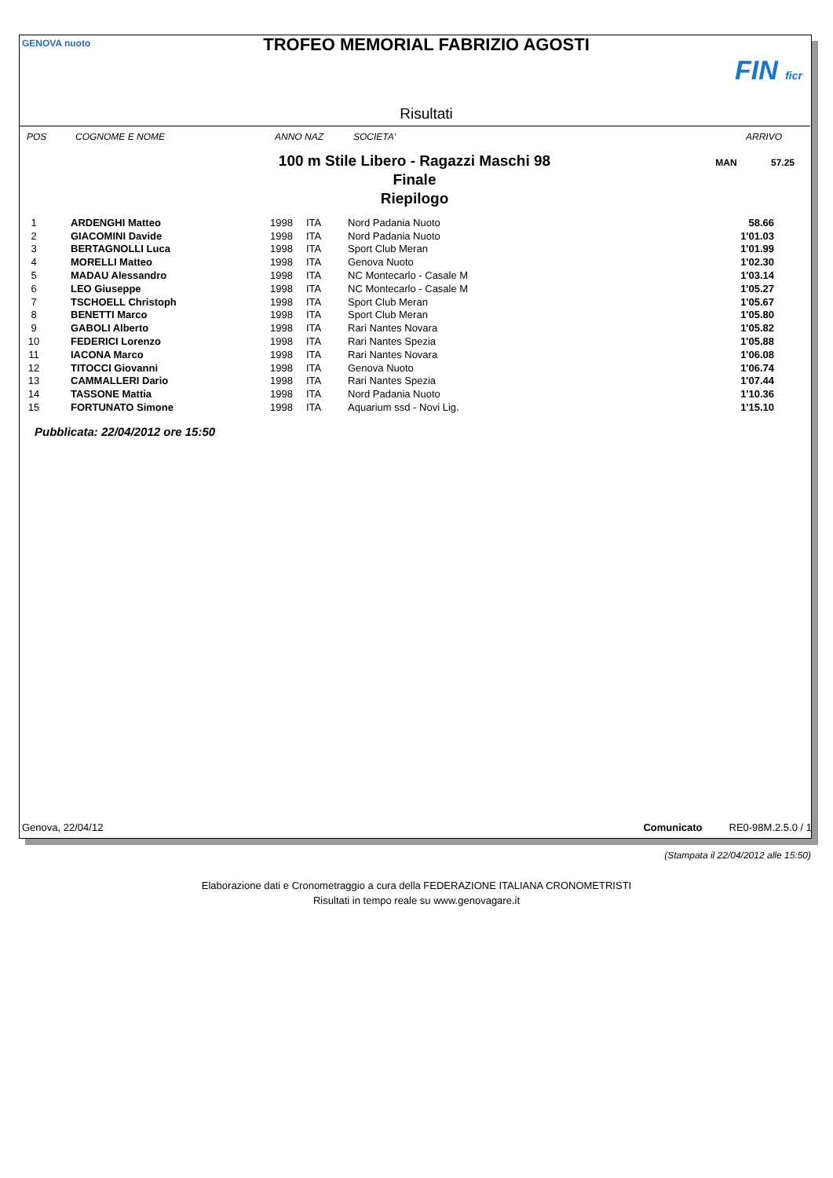TROFEO MEMORIAL FABRIZIO AGOSTI
GENOVA nuoto
FIN ficr
Risultati
POS COGNOME E NOME ANNO NAZ SOCIETA' ARRIVO
100 m Stile Libero - Ragazzi Maschi 98
Finale
Riepilogo
MAN 57.25
| 1 | ARDENGHI Matteo | 1998 | ITA | Nord Padania Nuoto | 58.66 |
| 2 | GIACOMINI Davide | 1998 | ITA | Nord Padania Nuoto | 1'01.03 |
| 3 | BERTAGNOLLI Luca | 1998 | ITA | Sport Club Meran | 1'01.99 |
| 4 | MORELLI Matteo | 1998 | ITA | Genova Nuoto | 1'02.30 |
| 5 | MADAU Alessandro | 1998 | ITA | NC Montecarlo - Casale M | 1'03.14 |
| 6 | LEO Giuseppe | 1998 | ITA | NC Montecarlo - Casale M | 1'05.27 |
| 7 | TSCHOELL Christoph | 1998 | ITA | Sport Club Meran | 1'05.67 |
| 8 | BENETTI Marco | 1998 | ITA | Sport Club Meran | 1'05.80 |
| 9 | GABOLI Alberto | 1998 | ITA | Rari Nantes Novara | 1'05.82 |
| 10 | FEDERICI Lorenzo | 1998 | ITA | Rari Nantes Spezia | 1'05.88 |
| 11 | IACONA Marco | 1998 | ITA | Rari Nantes Novara | 1'06.08 |
| 12 | TITOCCI Giovanni | 1998 | ITA | Genova Nuoto | 1'06.74 |
| 13 | CAMMALLERI Dario | 1998 | ITA | Rari Nantes Spezia | 1'07.44 |
| 14 | TASSONE Mattia | 1998 | ITA | Nord Padania Nuoto | 1'10.36 |
| 15 | FORTUNATO Simone | 1998 | ITA | Aquarium ssd - Novi Lig. | 1'15.10 |
Pubblicata: 22/04/2012 ore 15:50
Genova, 22/04/12 Comunicato RE0-98M.2.5.0 / 1
(Stampata il 22/04/2012 alle 15:50)
Elaborazione dati e Cronometraggio a cura della FEDERAZIONE ITALIANA CRONOMETRISTI
Risultati in tempo reale su www.genovagare.it